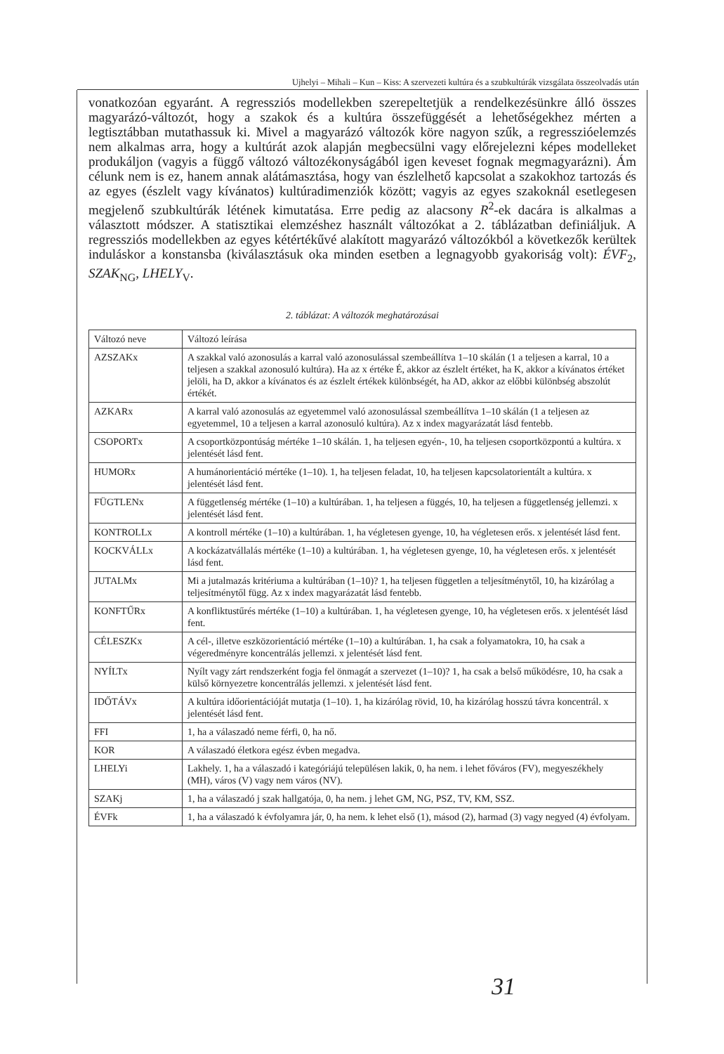Ujhelyi – Mihali – Kun – Kiss: A szervezeti kultúra és a szubkultúrák vizsgálata összeolvadás után
vonatkozóan egyaránt. A regressziós modellekben szerepeltetjük a rendelkezésünkre álló összes magyarázó-változót, hogy a szakok és a kultúra összefüggését a lehetőségekhez mérten a legtisztábban mutathassuk ki. Mivel a magyarázó változók köre nagyon szűk, a regresszióelemzés nem alkalmas arra, hogy a kultúrát azok alapján megbecsülni vagy előrejelezni képes modelleket produkáljon (vagyis a függő változó változékonyságából igen keveset fognak megmagyarázni). Ám célunk nem is ez, hanem annak alátámasztása, hogy van észlelhető kapcsolat a szakokhoz tartozás és az egyes (észlelt vagy kívánatos) kultúradimenziók között; vagyis az egyes szakoknál esetlegesen megjelenő szubkultúrák létének kimutatása. Erre pedig az alacsony R<sup>2</sup>-ek dacára is alkalmas a választott módszer. A statisztikai elemzéshez használt változókat a 2. táblázatban definiáljuk. A regressziós modellekben az egyes kétértékűvé alakított magyarázó változókból a következők kerültek induláskor a konstansba (kiválasztásuk oka minden esetben a legnagyobb gyakoriság volt): ÉVF<sub>2</sub>, SZAK<sub>NG</sub>, LHELY<sub>V</sub>.
2. táblázat: A változók meghatározásai
| Változó neve | Változó leírása |
| AZSZAKx | A szakkal való azonosulás a karral való azonosulással szembeállítva 1–10 skálán (1 a teljesen a karral, 10 a teljesen a szakkal azonosuló kultúra). Ha az x értéke É, akkor az észlelt értéket, ha K, akkor a kívánatos értéket jelöli, ha D, akkor a kívánatos és az észlelt értékek különbségét, ha AD, akkor az előbbi különbség abszolút értékét. |
| AZKARx | A karral való azonosulás az egyetemmel való azonosulással szembeállítva 1–10 skálán (1 a teljesen az egyetemmel, 10 a teljesen a karral azonosuló kultúra). Az x index magyarázatát lásd fentebb. |
| CSOPORTx | A csoportközpontúság mértéke 1–10 skálán. 1, ha teljesen egyén-, 10, ha teljesen csoportközpontú a kultúra. x jelentését lásd fent. |
| HUMORx | A humánorientáció mértéke (1–10). 1, ha teljesen feladat, 10, ha teljesen kapcsolatorientált a kultúra. x jelentését lásd fent. |
| FÜGTLENx | A függetlenség mértéke (1–10) a kultúrában. 1, ha teljesen a függés, 10, ha teljesen a függetlenség jellemzi. x jelentését lásd fent. |
| KONTROLLx | A kontroll mértéke (1–10) a kultúrában. 1, ha végletesen gyenge, 10, ha végletesen erős. x jelentését lásd fent. |
| KOCKVÁLLx | A kockázatvállalás mértéke (1–10) a kultúrában. 1, ha végletesen gyenge, 10, ha végletesen erős. x jelentését lásd fent. |
| JUTALMx | Mi a jutalmazás kritériuma a kultúrában (1–10)? 1, ha teljesen független a teljesítménytől, 10, ha kizárólag a teljesítménytől függ. Az x index magyarázatát lásd fentebb. |
| KONFTŰRx | A konfliktustűrés mértéke (1–10) a kultúrában. 1, ha végletesen gyenge, 10, ha végletesen erős. x jelentését lásd fent. |
| CÉLESZKx | A cél-, illetve eszközorientáció mértéke (1–10) a kultúrában. 1, ha csak a folyamatokra, 10, ha csak a végeredményre koncentrálás jellemzi. x jelentését lásd fent. |
| NYÍLTx | Nyílt vagy zárt rendszerként fogja fel önmagát a szervezet (1–10)? 1, ha csak a belső működésre, 10, ha csak a külső környezetre koncentrálás jellemzi. x jelentését lásd fent. |
| IDŐTÁVx | A kultúra időorientációját mutatja (1–10). 1, ha kizárólag rövid, 10, ha kizárólag hosszú távra koncentrál. x jelentését lásd fent. |
| FFI | 1, ha a válaszadó neme férfi, 0, ha nő. |
| KOR | A válaszadó életkora egész évben megadva. |
| LHELYi | Lakhely. 1, ha a válaszadó i kategóriájú településen lakik, 0, ha nem. i lehet főváros (FV), megyeszékhely (MH), város (V) vagy nem város (NV). |
| SZAKj | 1, ha a válaszadó j szak hallgatója, 0, ha nem. j lehet GM, NG, PSZ, TV, KM, SSZ. |
| ÉVFk | 1, ha a válaszadó k évfolyamra jár, 0, ha nem. k lehet első (1), másod (2), harmad (3) vagy negyed (4) évfolyam. |
31